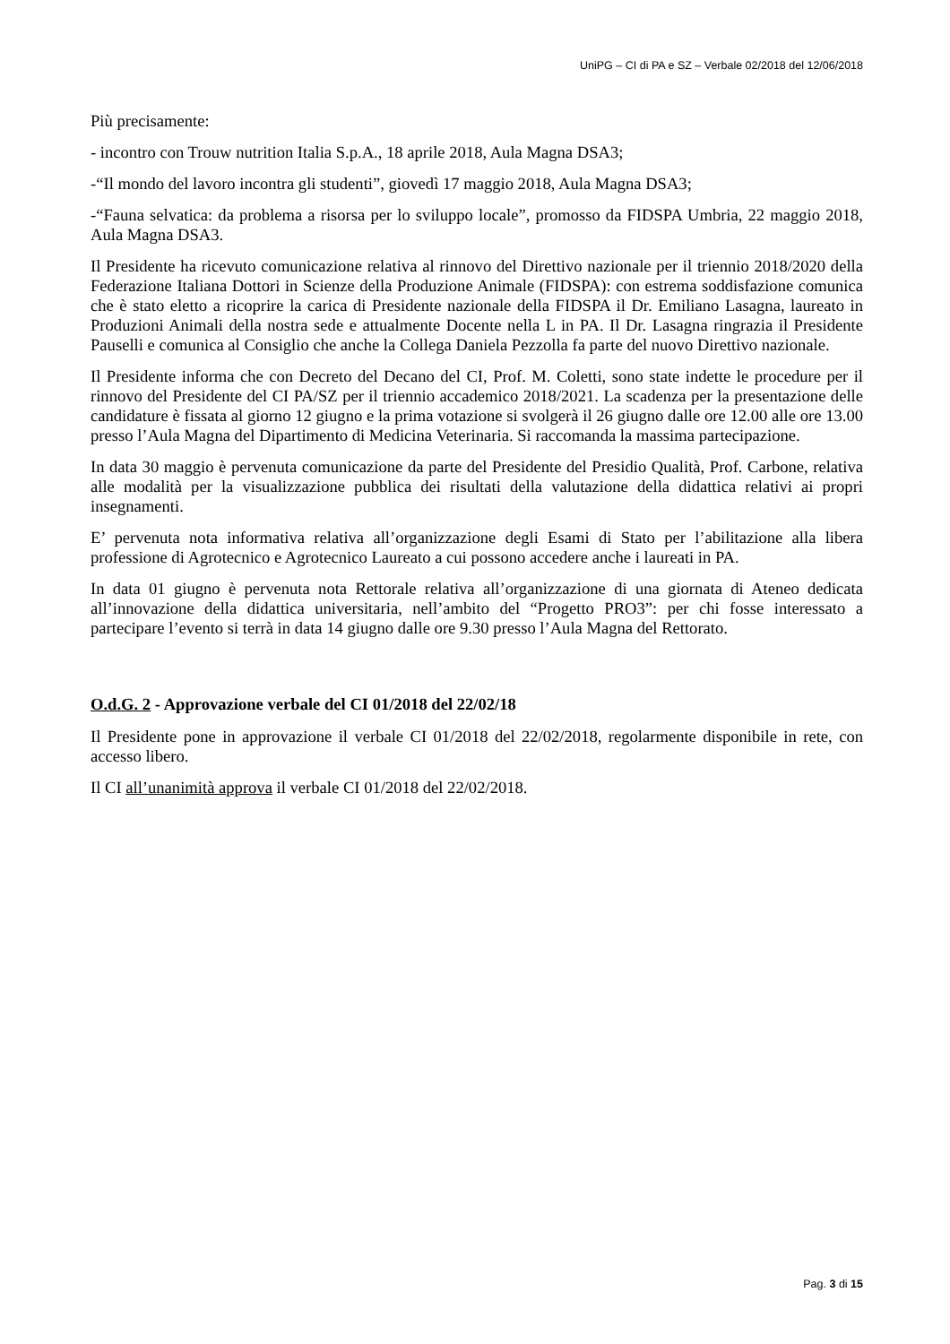UniPG – CI di PA e SZ – Verbale 02/2018 del 12/06/2018
Più precisamente:
- incontro con Trouw nutrition Italia S.p.A., 18 aprile 2018, Aula Magna DSA3;
-“Il mondo del lavoro incontra gli studenti”, giovedì 17 maggio 2018, Aula Magna DSA3;
-“Fauna selvatica: da problema a risorsa per lo sviluppo locale”, promosso da FIDSPA Umbria, 22 maggio 2018, Aula Magna DSA3.
Il Presidente ha ricevuto comunicazione relativa al rinnovo del Direttivo nazionale per il triennio 2018/2020 della Federazione Italiana Dottori in Scienze della Produzione Animale (FIDSPA): con estrema soddisfazione comunica che è stato eletto a ricoprire la carica di Presidente nazionale della FIDSPA il Dr. Emiliano Lasagna, laureato in Produzioni Animali della nostra sede e attualmente Docente nella L in PA. Il Dr. Lasagna ringrazia il Presidente Pauselli e comunica al Consiglio che anche la Collega Daniela Pezzolla fa parte del nuovo Direttivo nazionale.
Il Presidente informa che con Decreto del Decano del CI, Prof. M. Coletti, sono state indette le procedure per il rinnovo del Presidente del CI PA/SZ per il triennio accademico 2018/2021. La scadenza per la presentazione delle candidature è fissata al giorno 12 giugno e la prima votazione si svolgerà il 26 giugno dalle ore 12.00 alle ore 13.00 presso l’Aula Magna del Dipartimento di Medicina Veterinaria. Si raccomanda la massima partecipazione.
In data 30 maggio è pervenuta comunicazione da parte del Presidente del Presidio Qualità, Prof. Carbone, relativa alle modalità per la visualizzazione pubblica dei risultati della valutazione della didattica relativi ai propri insegnamenti.
E’ pervenuta nota informativa relativa all’organizzazione degli Esami di Stato per l’abilitazione alla libera professione di Agrotecnico e Agrotecnico Laureato a cui possono accedere anche i laureati in PA.
In data 01 giugno è pervenuta nota Rettorale relativa all’organizzazione di una giornata di Ateneo dedicata all’innovazione della didattica universitaria, nell’ambito del “Progetto PRO3”: per chi fosse interessato a partecipare l’evento si terrà in data 14 giugno dalle ore 9.30 presso l’Aula Magna del Rettorato.
O.d.G. 2 - Approvazione verbale del CI 01/2018 del 22/02/18
Il Presidente pone in approvazione il verbale CI 01/2018 del 22/02/2018, regolarmente disponibile in rete, con accesso libero.
Il CI all’unanimità approva il verbale CI 01/2018 del 22/02/2018.
Pag. 3 di 15